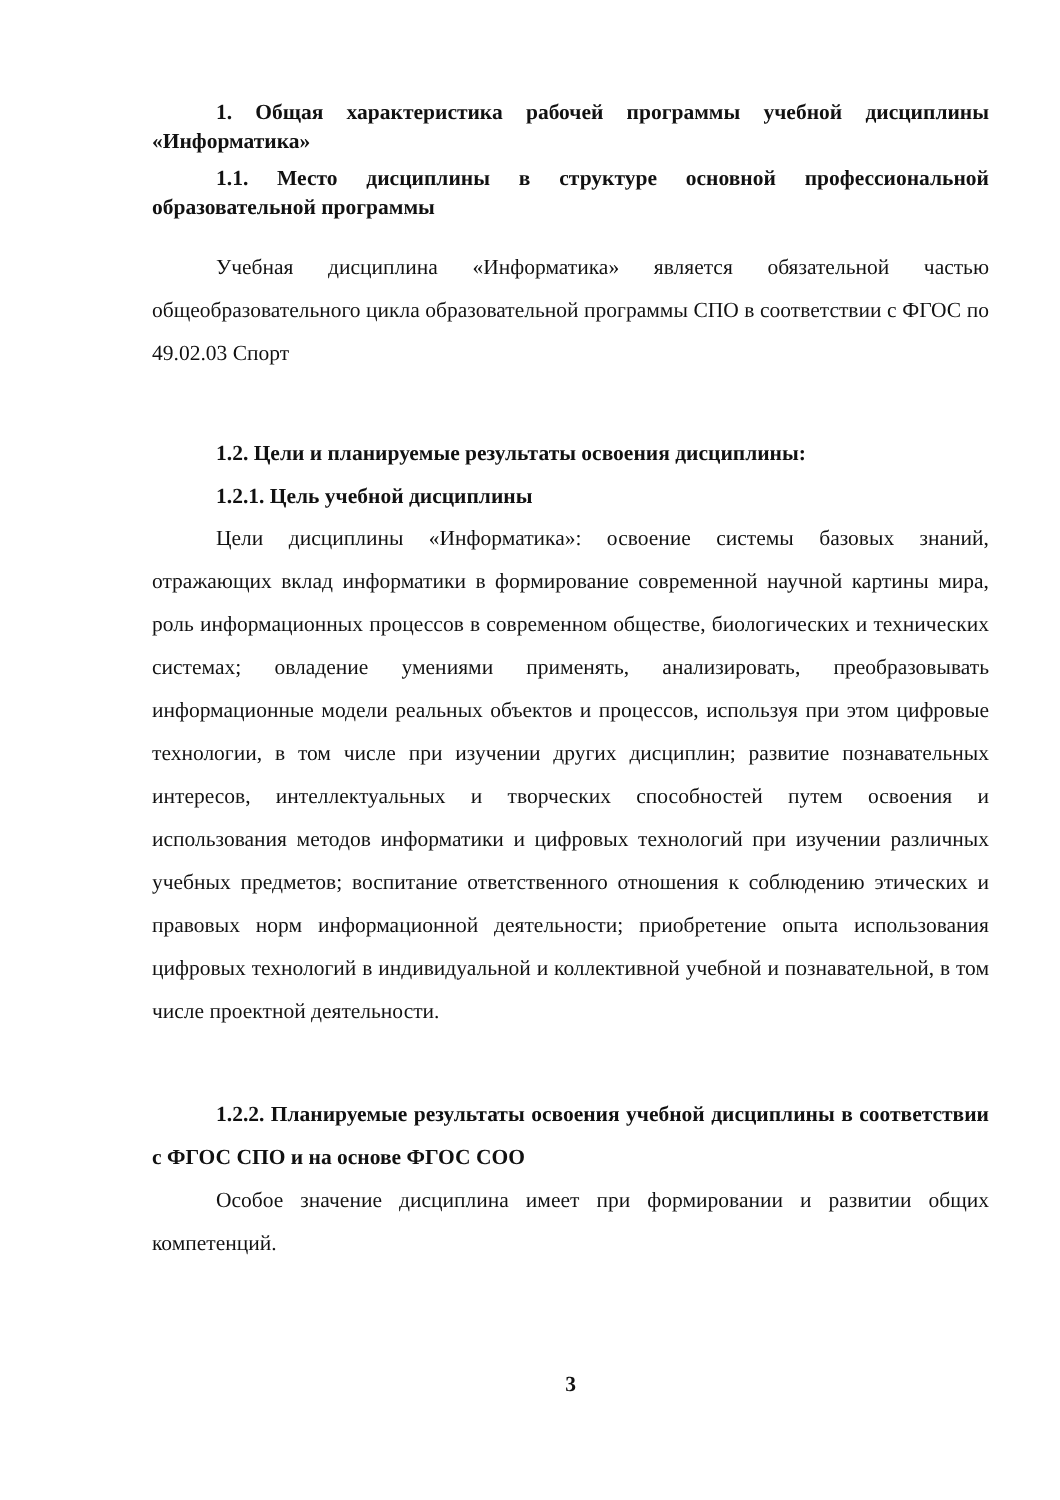1. Общая характеристика рабочей программы учебной дисциплины «Информатика»
1.1. Место дисциплины в структуре основной профессиональной образовательной программы
Учебная дисциплина «Информатика» является обязательной частью общеобразовательного цикла образовательной программы СПО в соответствии с ФГОС по 49.02.03 Спорт
1.2. Цели и планируемые результаты освоения дисциплины:
1.2.1. Цель учебной дисциплины
Цели дисциплины «Информатика»: освоение системы базовых знаний, отражающих вклад информатики в формирование современной научной картины мира, роль информационных процессов в современном обществе, биологических и технических системах; овладение умениями применять, анализировать, преобразовывать информационные модели реальных объектов и процессов, используя при этом цифровые технологии, в том числе при изучении других дисциплин; развитие познавательных интересов, интеллектуальных и творческих способностей путем освоения и использования методов информатики и цифровых технологий при изучении различных учебных предметов; воспитание ответственного отношения к соблюдению этических и правовых норм информационной деятельности; приобретение опыта использования цифровых технологий в индивидуальной и коллективной учебной и познавательной, в том числе проектной деятельности.
1.2.2. Планируемые результаты освоения учебной дисциплины в соответствии с ФГОС СПО и на основе ФГОС СОО
Особое значение дисциплина имеет при формировании и развитии общих компетенций.
3